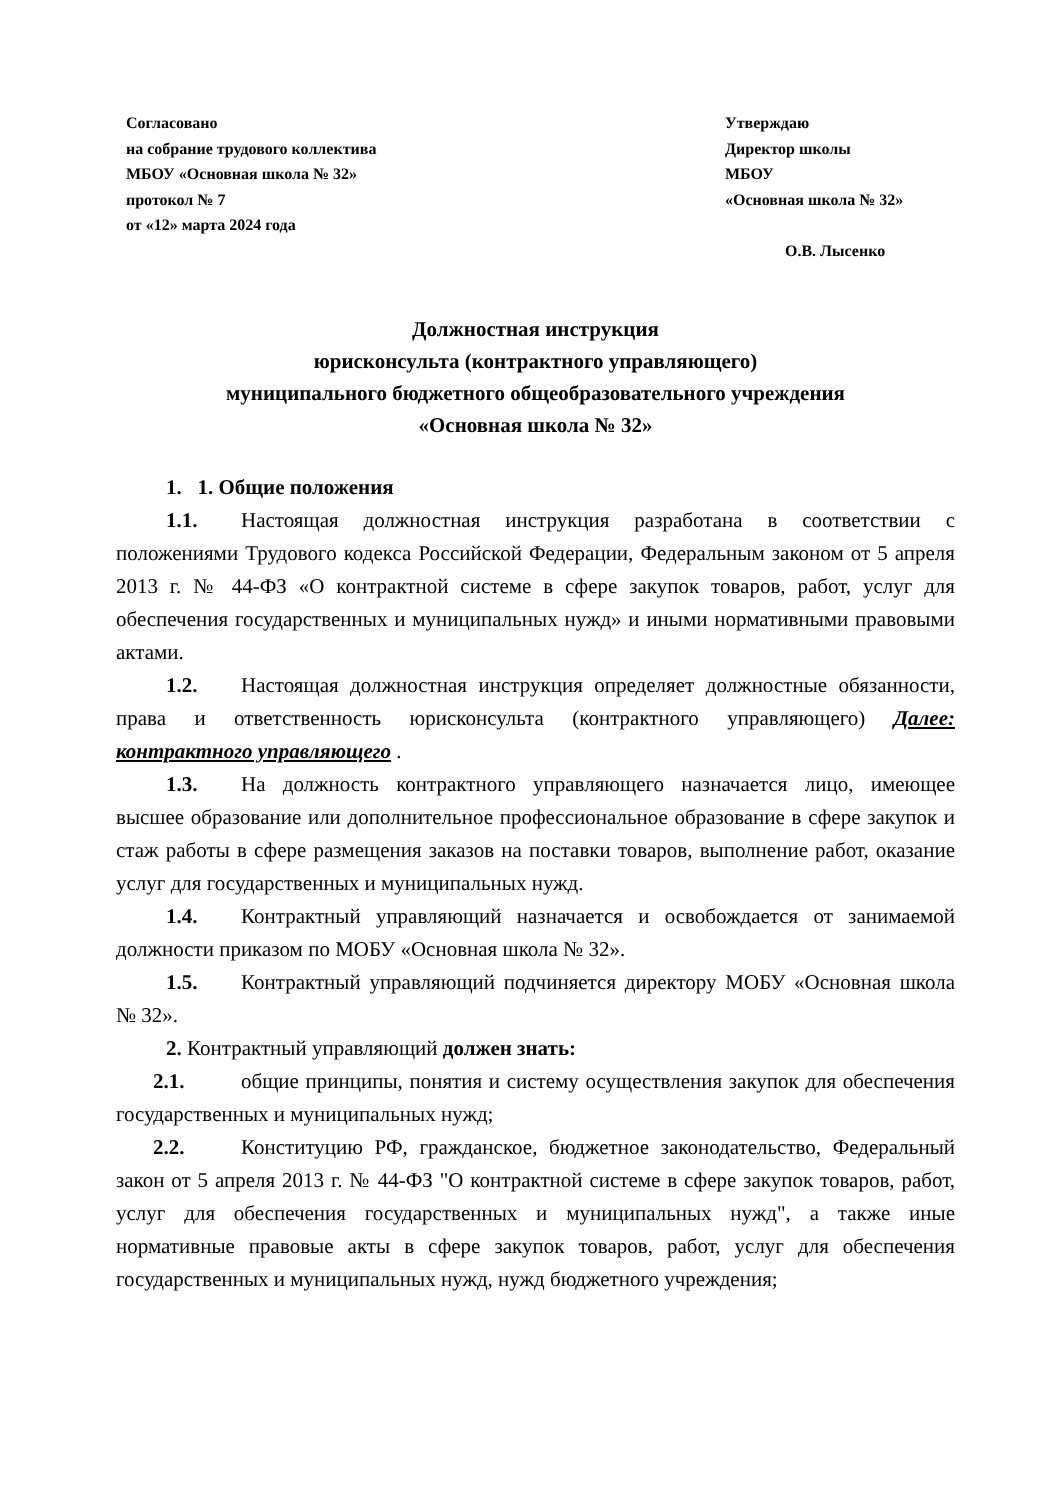Согласовано
на собрание трудового коллектива
МБОУ «Основная школа № 32»
протокол № 7
от «12» марта 2024 года
Утверждаю
Директор школы
МБОУ
«Основная школа № 32»
О.В. Лысенко
Должностная инструкция
юрисконсульта (контрактного управляющего)
муниципального бюджетного общеобразовательного учреждения
«Основная школа № 32»
1. 1. Общие положения
1.1. Настоящая должностная инструкция разработана в соответствии с положениями Трудового кодекса Российской Федерации, Федеральным законом от 5 апреля 2013 г. № 44-ФЗ «О контрактной системе в сфере закупок товаров, работ, услуг для обеспечения государственных и муниципальных нужд» и иными нормативными правовыми актами.
1.2. Настоящая должностная инструкция определяет должностные обязанности, права и ответственность юрисконсульта (контрактного управляющего) Далее: контрактного управляющего .
1.3. На должность контрактного управляющего назначается лицо, имеющее высшее образование или дополнительное профессиональное образование в сфере закупок и стаж работы в сфере размещения заказов на поставки товаров, выполнение работ, оказание услуг для государственных и муниципальных нужд.
1.4. Контрактный управляющий назначается и освобождается от занимаемой должности приказом по МОБУ «Основная школа № 32».
1.5. Контрактный управляющий подчиняется директору МОБУ «Основная школа № 32».
2. Контрактный управляющий должен знать:
2.1. общие принципы, понятия и систему осуществления закупок для обеспечения государственных и муниципальных нужд;
2.2. Конституцию РФ, гражданское, бюджетное законодательство, Федеральный закон от 5 апреля 2013 г. № 44-ФЗ "О контрактной системе в сфере закупок товаров, работ, услуг для обеспечения государственных и муниципальных нужд", а также иные нормативные правовые акты в сфере закупок товаров, работ, услуг для обеспечения государственных и муниципальных нужд, нужд бюджетного учреждения;